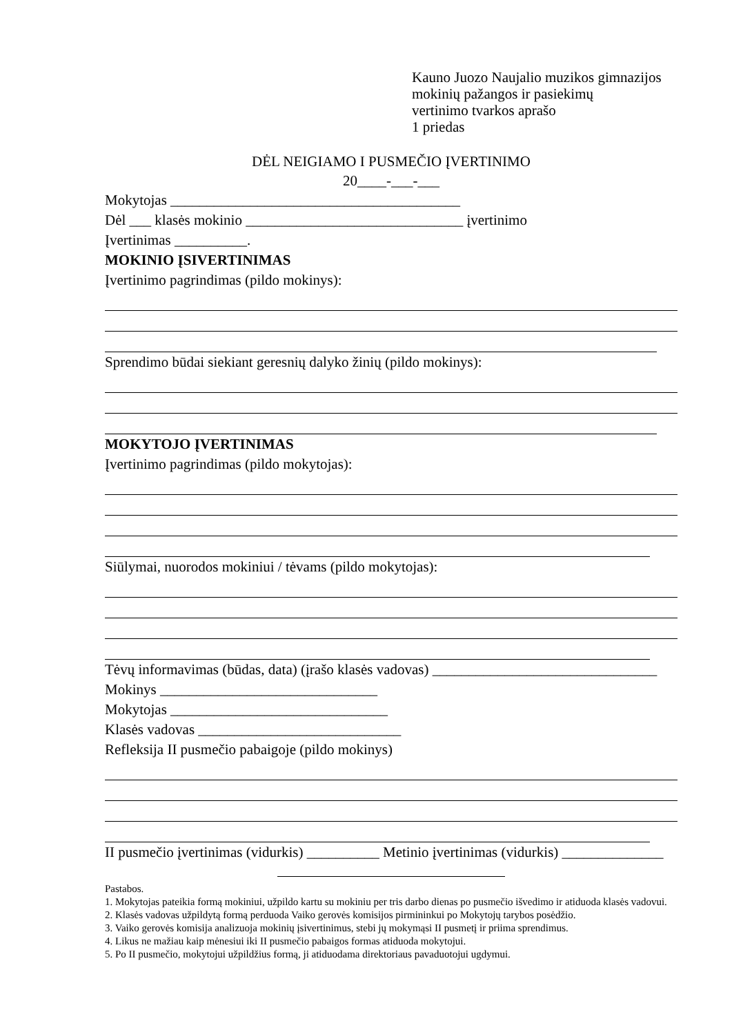Kauno Juozo Naujalio muzikos gimnazijos
mokinių pažangos ir pasiekimų
vertinimo tvarkos aprašo
1 priedas
DĖL NEIGIAMO I PUSMEČIO ĮVERTINIMO
20____-___-___
Mokytojas ________________________________________
Dėl ___ klasės mokinio ______________________________ įvertinimo
Įvertinimas __________.
MOKINIO ĮSIVERTINIMAS
Įvertinimo pagrindimas (pildo mokinys):
Sprendimo būdai siekiant geresnių dalyko žinių (pildo mokinys):
MOKYTOJO ĮVERTINIMAS
Įvertinimo pagrindimas (pildo mokytojas):
Siūlymai, nuorodos mokiniui / tėvams (pildo mokytojas):
Tėvų informavimas (būdas, data) (įrašo klasės vadovas) _______________________________
Mokinys ______________________________
Mokytojas ______________________________
Klasės vadovas ____________________________
Refleksija II pusmečio pabaigoje (pildo mokinys)
II pusmečio įvertinimas (vidurkis) __________ Metinio įvertinimas (vidurkis) ______________
Pastabos.
1. Mokytojas pateikia formą mokiniui, užpildo kartu su mokiniu per tris darbo dienas po pusmečio išvedimo ir atiduoda klasės vadovui.
2. Klasės vadovas užpildytą formą perduoda Vaiko gerovės komisijos pirmininkui po Mokytojų tarybos posėdžio.
3. Vaiko gerovės komisija analizuoja mokinių įsivertinimus, stebi jų mokymąsi II pusmetį ir priima sprendimus.
4. Likus ne mažiau kaip mėnesiui iki II pusmečio pabaigos formas atiduoda mokytojui.
5. Po II pusmečio, mokytojui užpildžius formą, ji atiduodama direktoriaus pavaduotojui ugdymui.